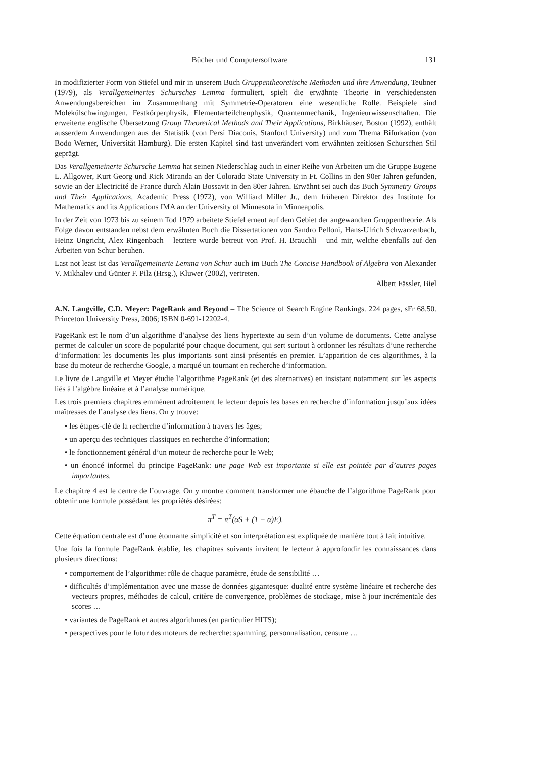Bücher und Computersoftware 131
In modifizierter Form von Stiefel und mir in unserem Buch Gruppentheoretische Methoden und ihre Anwendung, Teubner (1979), als Verallgemeinertes Schursches Lemma formuliert, spielt die erwähnte Theorie in verschiedensten Anwendungsbereichen im Zusammenhang mit Symmetrie-Operatoren eine wesentliche Rolle. Beispiele sind Molekülschwingungen, Festkörperphysik, Elementarteilchenphysik, Quantenmechanik, Ingenieurwissenschaften. Die erweiterte englische Übersetzung Group Theoretical Methods and Their Applications, Birkhäuser, Boston (1992), enthält ausserdem Anwendungen aus der Statistik (von Persi Diaconis, Stanford University) und zum Thema Bifurkation (von Bodo Werner, Universität Hamburg). Die ersten Kapitel sind fast unverändert vom erwähnten zeitlosen Schurschen Stil geprägt.
Das Verallgemeinerte Schursche Lemma hat seinen Niederschlag auch in einer Reihe von Arbeiten um die Gruppe Eugene L. Allgower, Kurt Georg und Rick Miranda an der Colorado State University in Ft. Collins in den 90er Jahren gefunden, sowie an der Electricité de France durch Alain Bossavit in den 80er Jahren. Erwähnt sei auch das Buch Symmetry Groups and Their Applications, Academic Press (1972), von Williard Miller Jr., dem früheren Direktor des Institute for Mathematics and its Applications IMA an der University of Minnesota in Minneapolis.
In der Zeit von 1973 bis zu seinem Tod 1979 arbeitete Stiefel erneut auf dem Gebiet der angewandten Gruppentheorie. Als Folge davon entstanden nebst dem erwähnten Buch die Dissertationen von Sandro Pelloni, Hans-Ulrich Schwarzenbach, Heinz Ungricht, Alex Ringenbach – letztere wurde betreut von Prof. H. Brauchli – und mir, welche ebenfalls auf den Arbeiten von Schur beruhen.
Last not least ist das Verallgemeinerte Lemma von Schur auch im Buch The Concise Handbook of Algebra von Alexander V. Mikhalev und Günter F. Pilz (Hrsg.), Kluwer (2002), vertreten.
Albert Fässler, Biel
A.N. Langville, C.D. Meyer: PageRank and Beyond – The Science of Search Engine Rankings. 224 pages, sFr 68.50. Princeton University Press, 2006; ISBN 0-691-12202-4.
PageRank est le nom d’un algorithme d’analyse des liens hypertexte au sein d’un volume de documents. Cette analyse permet de calculer un score de popularité pour chaque document, qui sert surtout à ordonner les résultats d’une recherche d’information: les documents les plus importants sont ainsi présentés en premier. L’apparition de ces algorithmes, à la base du moteur de recherche Google, a marqué un tournant en recherche d’information.
Le livre de Langville et Meyer étudie l’algorithme PageRank (et des alternatives) en insistant notamment sur les aspects liés à l’algèbre linéaire et à l’analyse numérique.
Les trois premiers chapitres emmènent adroitement le lecteur depuis les bases en recherche d’information jusqu’aux idées maîtresses de l’analyse des liens. On y trouve:
• les étapes-clé de la recherche d’information à travers les âges;
• un aperçu des techniques classiques en recherche d’information;
• le fonctionnement général d’un moteur de recherche pour le Web;
• un énoncé informel du principe PageRank: une page Web est importante si elle est pointée par d’autres pages importantes.
Le chapitre 4 est le centre de l’ouvrage. On y montre comment transformer une ébauche de l’algorithme PageRank pour obtenir une formule possédant les propriétés désirées:
π<sup>T</sup> = π<sup>T</sup>(αS + (1 − α)E).
Cette équation centrale est d’une étonnante simplicité et son interprétation est expliquée de manière tout à fait intuitive.
Une fois la formule PageRank établie, les chapitres suivants invitent le lecteur à approfondir les connaissances dans plusieurs directions:
• comportement de l’algorithme: rôle de chaque paramètre, étude de sensibilité …
• difficultés d’implémentation avec une masse de données gigantesque: dualité entre système linéaire et recherche des vecteurs propres, méthodes de calcul, critère de convergence, problèmes de stockage, mise à jour incrémentale des scores …
• variantes de PageRank et autres algorithmes (en particulier HITS);
• perspectives pour le futur des moteurs de recherche: spamming, personnalisation, censure …